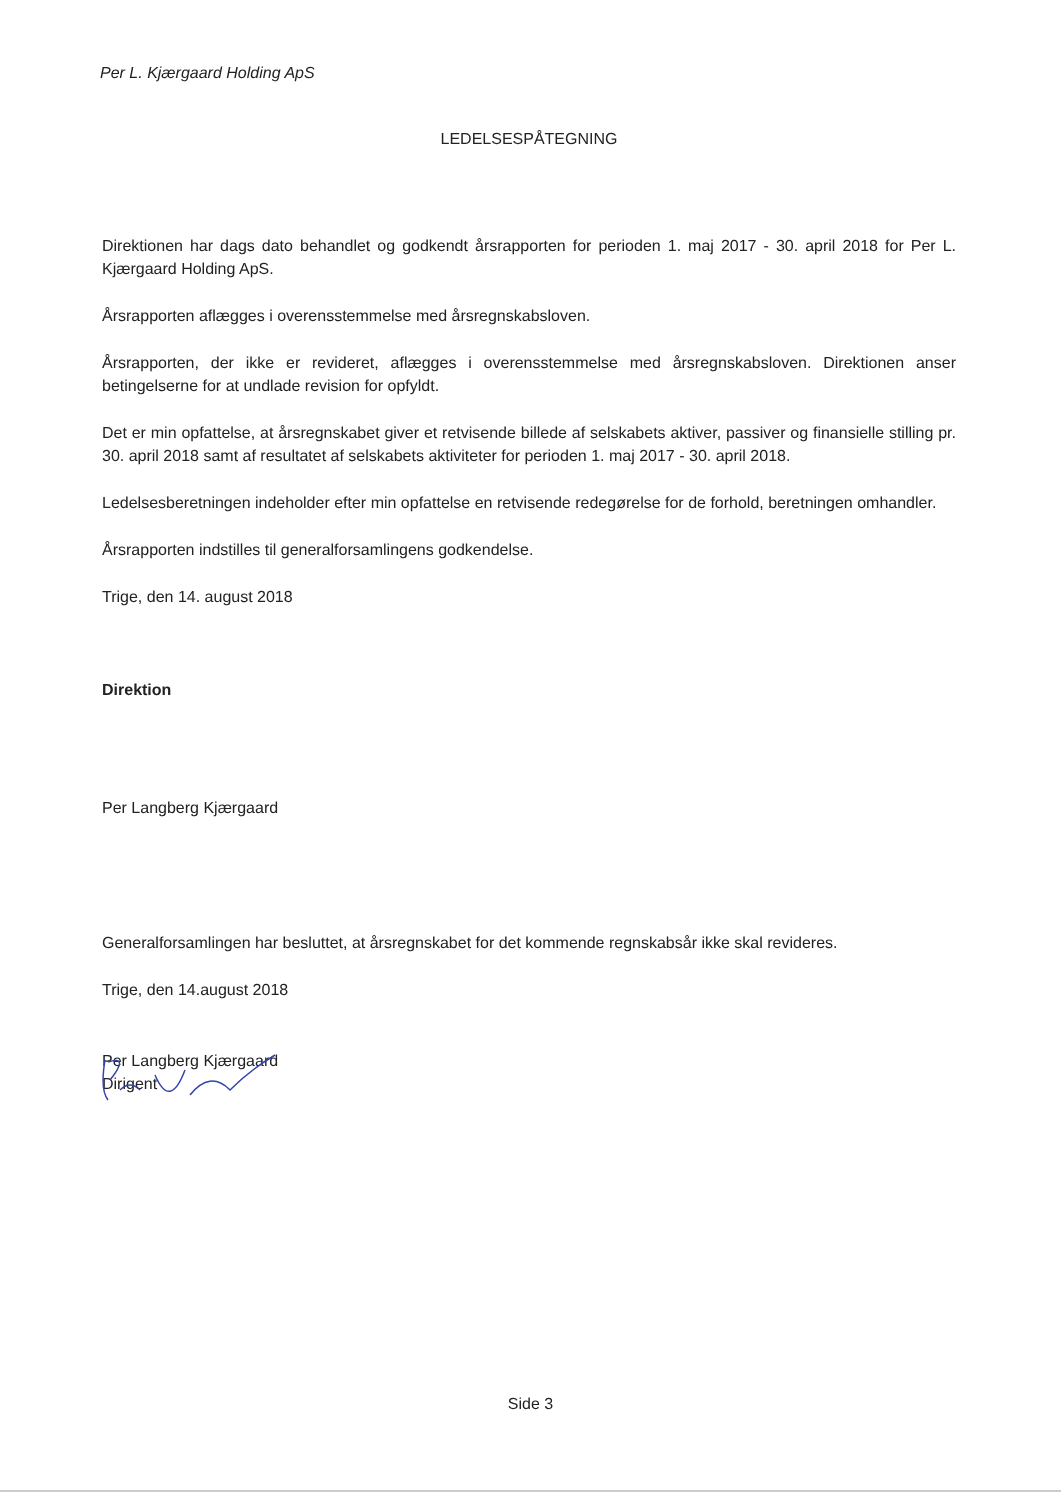Per L. Kjærgaard Holding ApS
LEDELSESPÅTEGNING
Direktionen har dags dato behandlet og godkendt årsrapporten for perioden 1. maj 2017 - 30. april 2018 for Per L. Kjærgaard Holding ApS.
Årsrapporten aflægges i overensstemmelse med årsregnskabsloven.
Årsrapporten, der ikke er revideret, aflægges i overensstemmelse med årsregnskabsloven. Direktionen anser betingelserne for at undlade revision for opfyldt.
Det er min opfattelse, at årsregnskabet giver et retvisende billede af selskabets aktiver, passiver og finansielle stilling pr. 30. april 2018 samt af resultatet af selskabets aktiviteter for perioden 1. maj 2017 - 30. april 2018.
Ledelsesberetningen indeholder efter min opfattelse en retvisende redegørelse for de forhold, beretningen omhandler.
Årsrapporten indstilles til generalforsamlingens godkendelse.
Trige, den 14. august 2018
Direktion
Per Langberg Kjærgaard
Generalforsamlingen har besluttet, at årsregnskabet for det kommende regnskabsår ikke skal revideres.
Trige, den 14.august 2018
Per Langberg Kjærgaard
Dirigent
Side 3